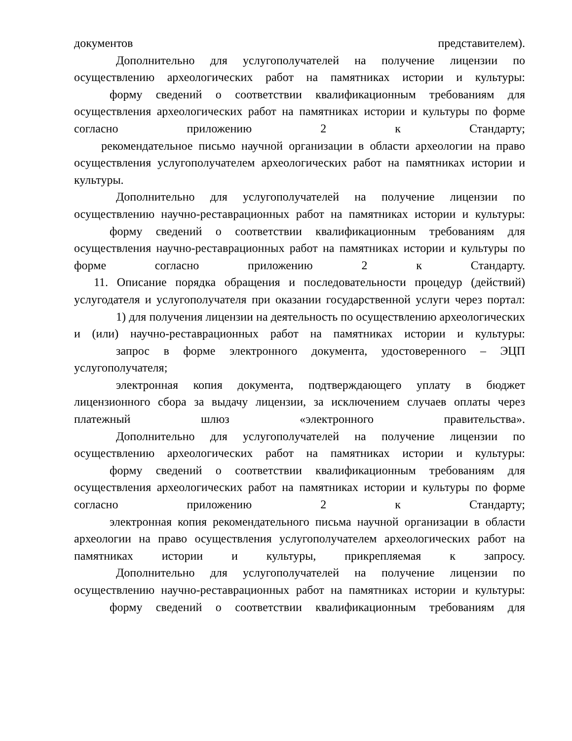документов представителем).
Дополнительно для услугополучателей на получение лицензии по осуществлению археологических работ на памятниках истории и культуры:
форму сведений о соответствии квалификационным требованиям для осуществления археологических работ на памятниках истории и культуры по форме согласно приложению 2 к Стандарту;
рекомендательное письмо научной организации в области археологии на право осуществления услугополучателем археологических работ на памятниках истории и культуры.
Дополнительно для услугополучателей на получение лицензии по осуществлению научно-реставрационных работ на памятниках истории и культуры:
форму сведений о соответствии квалификационным требованиям для осуществления научно-реставрационных работ на памятниках истории и культуры по форме согласно приложению 2 к Стандарту.
11. Описание порядка обращения и последовательности процедур (действий) услугодателя и услугополучателя при оказании государственной услуги через портал:
1) для получения лицензии на деятельность по осуществлению археологических и (или) научно-реставрационных работ на памятниках истории и культуры:
запрос в форме электронного документа, удостоверенного – ЭЦП услугополучателя;
электронная копия документа, подтверждающего уплату в бюджет лицензионного сбора за выдачу лицензии, за исключением случаев оплаты через платежный шлюз «электронного правительства».
Дополнительно для услугополучателей на получение лицензии по осуществлению археологических работ на памятниках истории и культуры:
форму сведений о соответствии квалификационным требованиям для осуществления археологических работ на памятниках истории и культуры по форме согласно приложению 2 к Стандарту;
электронная копия рекомендательного письма научной организации в области археологии на право осуществления услугополучателем археологических работ на памятниках истории и культуры, прикрепляемая к запросу.
Дополнительно для услугополучателей на получение лицензии по осуществлению научно-реставрационных работ на памятниках истории и культуры:
форму сведений о соответствии квалификационным требованиям для